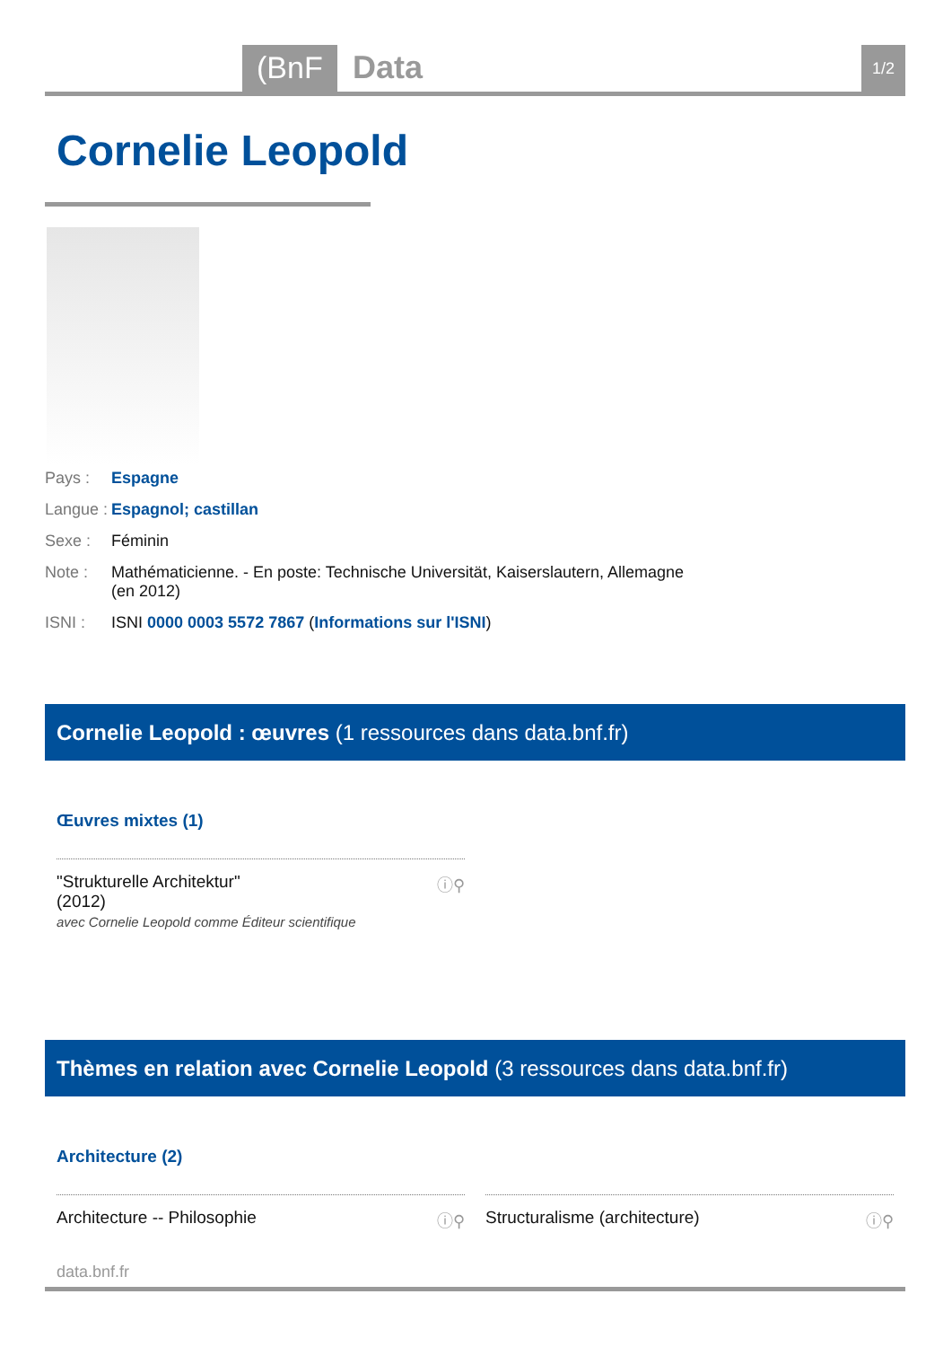(BnF Data 1/2
Cornelie Leopold
Pays : Espagne
Langue : Espagnol; castillan
Sexe : Féminin
Note : Mathématicienne. - En poste: Technische Universität, Kaiserslautern, Allemagne (en 2012)
ISNI : ISNI 0000 0003 5572 7867 (Informations sur l'ISNI)
Cornelie Leopold : œuvres (1 ressources dans data.bnf.fr)
Œuvres mixtes (1)
ⓘ⚲ "Strukturelle Architektur"
(2012)
avec Cornelie Leopold comme Éditeur scientifique
Thèmes en relation avec Cornelie Leopold (3 ressources dans data.bnf.fr)
Architecture (2)
ⓘ⚲ Architecture -- Philosophie ⓘ⚲ Structuralisme (architecture)
data.bnf.fr